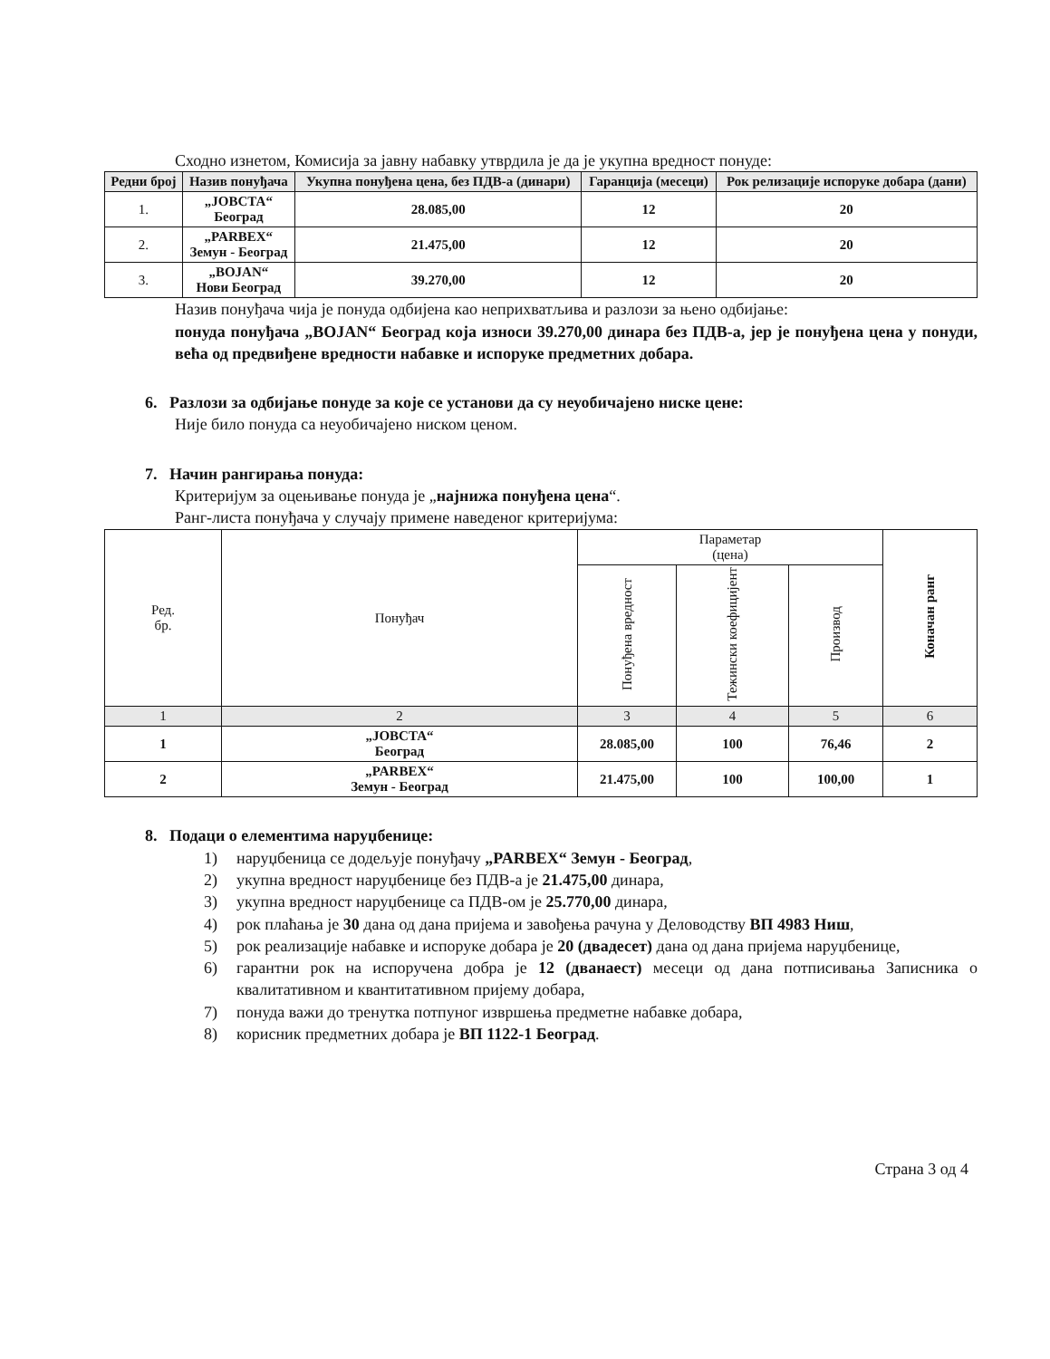Сходно изнетом, Комисија за јавну набавку утврдила је да је укупна вредност понуде:
| Редни број | Назив понуђача | Укупна понуђена цена, без ПДВ-а (динари) | Гаранција (месеци) | Рок релизације испоруке добара (дани) |
| --- | --- | --- | --- | --- |
| 1. | „JOВСТА“ Београд | 28.085,00 | 12 | 20 |
| 2. | „PARBEX“ Земун - Београд | 21.475,00 | 12 | 20 |
| 3. | „BOJAN“ Нови Београд | 39.270,00 | 12 | 20 |
Назив понуђача чија је понуда одбијена као неприхватљива и разлози за њено одбијање:
понуда понуђача „BOJAN“ Београд која износи 39.270,00 динара без ПДВ-а, јер је понуђена цена у понуди, већа од предвиђене вредности набавке и испоруке предметних добара.
6. Разлози за одбијање понуде за које се установи да су неуобичајено ниске цене:
Није било понуда са неуобичајено ниском ценом.
7. Начин рангирања понуда:
Критеријум за оцењивање понуда је „најнижа понуђена цена“.
Ранг-листа понуђача у случају примене наведеног критеријума:
| Ред. бр. | Понуђач | Параметар (цена) | | | Коначан ранг |
| | | Понуђена вредност | Тежински коефицијент | Производ | |
| 1 | 2 | 3 | 4 | 5 | 6 |
| 1 | „JOВСТА“ Београд | 28.085,00 | 100 | 76,46 | 2 |
| 2 | „PARBEX“ Земун - Београд | 21.475,00 | 100 | 100,00 | 1 |
8. Подаци о елементима наруџбенице:
1) наруџбеница се додељује понуђачу „PARBEX“ Земун - Београд,
2) укупна вредност наруџбенице без ПДВ-а је 21.475,00 динара,
3) укупна вредност наруџбенице са ПДВ-ом је 25.770,00 динара,
4) рок плаћања је 30 дана од дана пријема и завођења рачуна у Деловодству ВП 4983 Ниш,
5) рок реализације набавке и испоруке добара је 20 (двадесет) дана од дана пријема наруџбенице,
6) гарантни рок на испоручена добра је 12 (дванаест) месеци од дана потписивања Записника о квалитативном и квантитативном пријему добара,
7) понуда важи до тренутка потпуног извршења предметне набавке добара,
8) корисник предметних добара је ВП 1122-1 Београд.
Страна 3 од 4